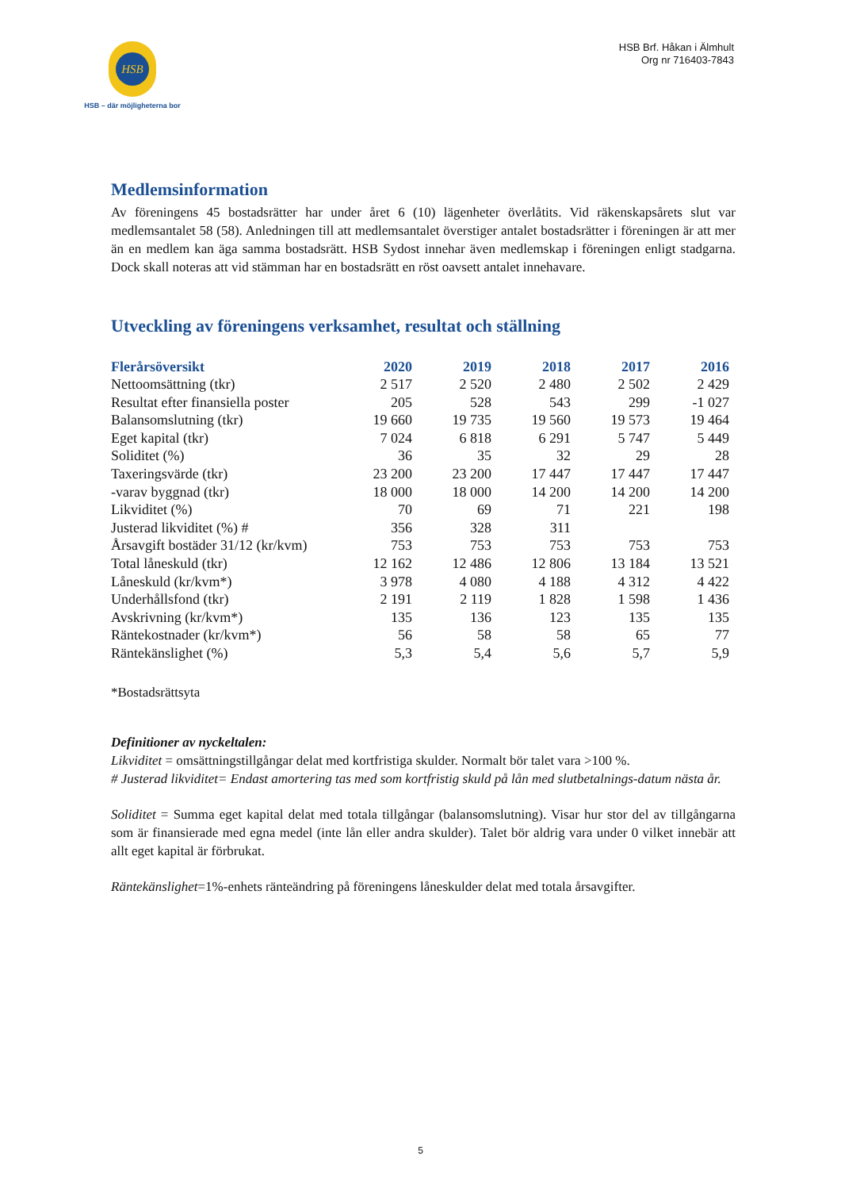HSB
HSB – där möjligheterna bor
HSB Brf. Håkan i Älmhult
Org nr 716403-7843
Medlemsinformation
Av föreningens 45 bostadsrätter har under året 6 (10) lägenheter överlåtits. Vid räkenskapsårets slut var medlemsantalet 58 (58). Anledningen till att medlemsantalet överstiger antalet bostadsrätter i föreningen är att mer än en medlem kan äga samma bostadsrätt. HSB Sydost innehar även medlemskap i föreningen enligt stadgarna. Dock skall noteras att vid stämman har en bostadsrätt en röst oavsett antalet innehavare.
Utveckling av föreningens verksamhet, resultat och ställning
| Flerårsöversikt | 2020 | 2019 | 2018 | 2017 | 2016 |
| --- | --- | --- | --- | --- | --- |
| Nettoomsättning (tkr) | 2 517 | 2 520 | 2 480 | 2 502 | 2 429 |
| Resultat efter finansiella poster | 205 | 528 | 543 | 299 | -1 027 |
| Balansomslutning (tkr) | 19 660 | 19 735 | 19 560 | 19 573 | 19 464 |
| Eget kapital (tkr) | 7 024 | 6 818 | 6 291 | 5 747 | 5 449 |
| Soliditet (%) | 36 | 35 | 32 | 29 | 28 |
| Taxeringsvärde (tkr) | 23 200 | 23 200 | 17 447 | 17 447 | 17 447 |
| -varav byggnad (tkr) | 18 000 | 18 000 | 14 200 | 14 200 | 14 200 |
| Likviditet (%) | 70 | 69 | 71 | 221 | 198 |
| Justerad likviditet (%) # | 356 | 328 | 311 | | |
| Årsavgift bostäder 31/12 (kr/kvm) | 753 | 753 | 753 | 753 | 753 |
| Total låneskuld (tkr) | 12 162 | 12 486 | 12 806 | 13 184 | 13 521 |
| Låneskuld (kr/kvm*) | 3 978 | 4 080 | 4 188 | 4 312 | 4 422 |
| Underhållsfond (tkr) | 2 191 | 2 119 | 1 828 | 1 598 | 1 436 |
| Avskrivning (kr/kvm*) | 135 | 136 | 123 | 135 | 135 |
| Räntekostnader (kr/kvm*) | 56 | 58 | 58 | 65 | 77 |
| Räntekänslighet (%) | 5,3 | 5,4 | 5,6 | 5,7 | 5,9 |
*Bostadsrättsyta
Definitioner av nyckeltalen:
Likviditet = omsättningstillgångar delat med kortfristiga skulder. Normalt bör talet vara >100 %.
# Justerad likviditet= Endast amortering tas med som kortfristig skuld på lån med slutbetalnings-datum nästa år.
Soliditet = Summa eget kapital delat med totala tillgångar (balansomslutning). Visar hur stor del av tillgångarna som är finansierade med egna medel (inte lån eller andra skulder). Talet bör aldrig vara under 0 vilket innebär att allt eget kapital är förbrukat.
Räntekänslighet=1%-enhets ränteändring på föreningens låneskulder delat med totala årsavgifter.
5